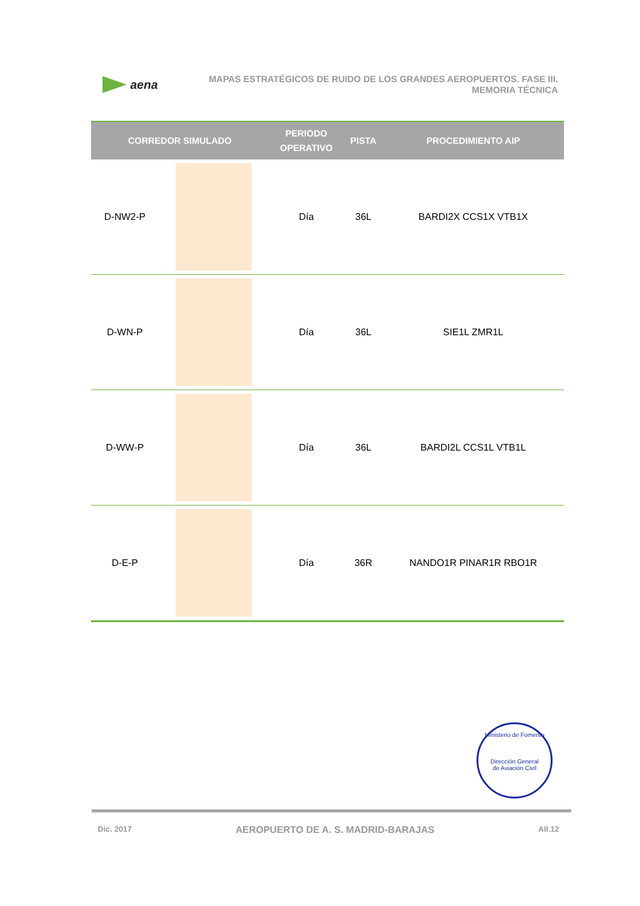aena
MAPAS ESTRATÉGICOS DE RUIDO DE LOS GRANDES AEROPUERTOS. FASE III.
MEMORIA TÉCNICA
| CORREDOR SIMULADO | | PERIODO OPERATIVO | PISTA | PROCEDIMIENTO AIP |
| --- | --- | --- | --- | --- |
| D-NW2-P | | Día | 36L | BARDI2X CCS1X VTB1X |
| D-WN-P | | Día | 36L | SIE1L ZMR1L |
| D-WW-P | | Día | 36L | BARDI2L CCS1L VTB1L |
| D-E-P | | Día | 36R | NANDO1R PINAR1R RBO1R |
Ministerio de Fomento
Dirección General
de Aviación Civil
Dic. 2017 AEROPUERTO DE A. S. MADRID-BARAJAS AII.12